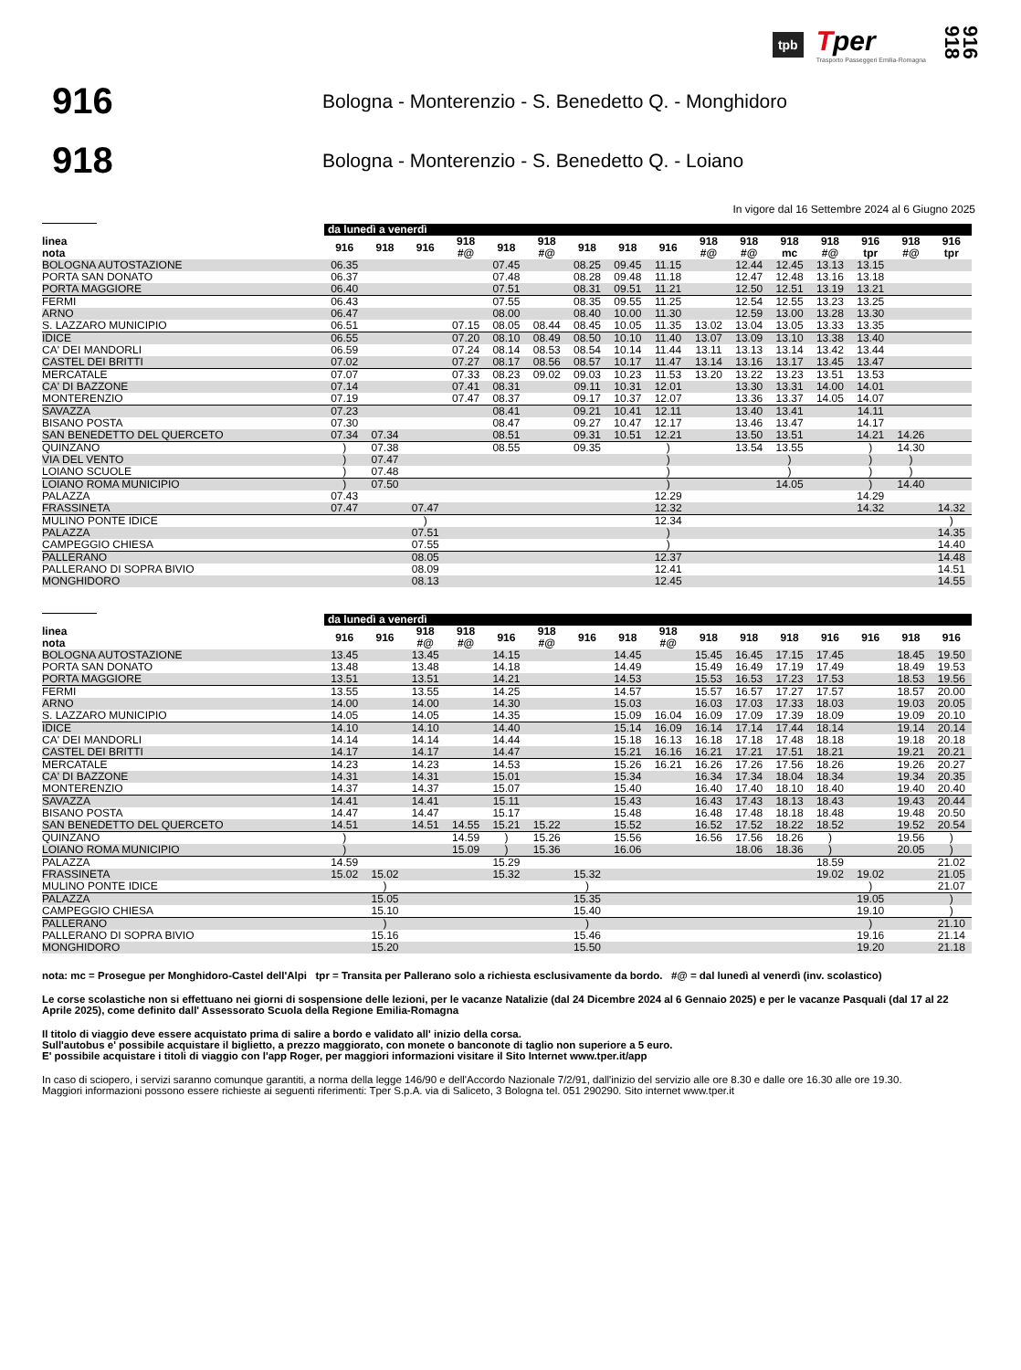tpb
Tper
Trasporto Passeggeri Emilia-Romagna
916 918
916
Bologna - Monterenzio - S. Benedetto Q. - Monghidoro
918
Bologna - Monterenzio - S. Benedetto Q. - Loiano
In vigore dal 16 Settembre 2024 al 6 Giugno 2025
| | da lunedì a venerdì | | | | | | | | | | | | | | | |
| --- | --- | --- | --- | --- | --- | --- | --- | --- | --- | --- | --- | --- | --- | --- | --- | --- |
| linea nota | 916 | 918 | 916 | 918 #@ | 918 | 918 #@ | 918 | 918 | 916 | 918 #@ | 918 #@ | 918 mc | 918 #@ | 916 tpr | 918 #@ | 916 tpr |
| BOLOGNA AUTOSTAZIONE | 06.35 | | | | 07.45 | | 08.25 | 09.45 | 11.15 | | 12.44 | 12.45 | 13.13 | 13.15 | | |
| PORTA SAN DONATO | 06.37 | | | | 07.48 | | 08.28 | 09.48 | 11.18 | | 12.47 | 12.48 | 13.16 | 13.18 | | |
| PORTA MAGGIORE | 06.40 | | | | 07.51 | | 08.31 | 09.51 | 11.21 | | 12.50 | 12.51 | 13.19 | 13.21 | | |
| FERMI | 06.43 | | | | 07.55 | | 08.35 | 09.55 | 11.25 | | 12.54 | 12.55 | 13.23 | 13.25 | | |
| ARNO | 06.47 | | | | 08.00 | | 08.40 | 10.00 | 11.30 | | 12.59 | 13.00 | 13.28 | 13.30 | | |
| S. LAZZARO MUNICIPIO | 06.51 | | | 07.15 | 08.05 | 08.44 | 08.45 | 10.05 | 11.35 | 13.02 | 13.04 | 13.05 | 13.33 | 13.35 | | |
| IDICE | 06.55 | | | 07.20 | 08.10 | 08.49 | 08.50 | 10.10 | 11.40 | 13.07 | 13.09 | 13.10 | 13.38 | 13.40 | | |
| CA' DEI MANDORLI | 06.59 | | | 07.24 | 08.14 | 08.53 | 08.54 | 10.14 | 11.44 | 13.11 | 13.13 | 13.14 | 13.42 | 13.44 | | |
| CASTEL DEI BRITTI | 07.02 | | | 07.27 | 08.17 | 08.56 | 08.57 | 10.17 | 11.47 | 13.14 | 13.16 | 13.17 | 13.45 | 13.47 | | |
| MERCATALE | 07.07 | | | 07.33 | 08.23 | 09.02 | 09.03 | 10.23 | 11.53 | 13.20 | 13.22 | 13.23 | 13.51 | 13.53 | | |
| CA' DI BAZZONE | 07.14 | | | 07.41 | 08.31 | | 09.11 | 10.31 | 12.01 | | 13.30 | 13.31 | 14.00 | 14.01 | | |
| MONTERENZIO | 07.19 | | | 07.47 | 08.37 | | 09.17 | 10.37 | 12.07 | | 13.36 | 13.37 | 14.05 | 14.07 | | |
| SAVAZZA | 07.23 | | | | 08.41 | | 09.21 | 10.41 | 12.11 | | 13.40 | 13.41 | | 14.11 | | |
| BISANO POSTA | 07.30 | | | | 08.47 | | 09.27 | 10.47 | 12.17 | | 13.46 | 13.47 | | 14.17 | | |
| SAN BENEDETTO DEL QUERCETO | 07.34 | 07.34 | | | 08.51 | | 09.31 | 10.51 | 12.21 | | 13.50 | 13.51 | | 14.21 | 14.26 | |
| QUINZANO | ) | 07.38 | | | 08.55 | | 09.35 | | ) | | 13.54 | 13.55 | | ) | 14.30 | |
| VIA DEL VENTO | ) | 07.47 | | | | | | | ) | | | ) | | ) | ) | |
| LOIANO SCUOLE | ) | 07.48 | | | | | | | ) | | | ) | | ) | ) | |
| LOIANO ROMA MUNICIPIO | ) | 07.50 | | | | | | | ) | | | 14.05 | | ) | 14.40 | |
| PALAZZA | 07.43 | | | | | | | | 12.29 | | | | | 14.29 | | |
| FRASSINETA | 07.47 | | 07.47 | | | | | | 12.32 | | | | | 14.32 | | 14.32 |
| MULINO PONTE IDICE | | | ) | | | | | | 12.34 | | | | | | | ) |
| PALAZZA | | | 07.51 | | | | | | ) | | | | | | | 14.35 |
| CAMPEGGIO CHIESA | | | 07.55 | | | | | | ) | | | | | | | 14.40 |
| PALLERANO | | | 08.05 | | | | | | 12.37 | | | | | | | 14.48 |
| PALLERANO DI SOPRA BIVIO | | | 08.09 | | | | | | 12.41 | | | | | | | 14.51 |
| MONGHIDORO | | | 08.13 | | | | | | 12.45 | | | | | | | 14.55 |
| | da lunedì a venerdì | | | | | | | | | | | | | | | |
| --- | --- | --- | --- | --- | --- | --- | --- | --- | --- | --- | --- | --- | --- | --- | --- | --- |
| linea nota | 916 | 916 | 918 #@ | 918 #@ | 916 | 918 #@ | 916 | 918 | 918 #@ | 918 | 918 | 918 | 916 | 916 | 918 | 916 |
| BOLOGNA AUTOSTAZIONE | 13.45 | | 13.45 | | 14.15 | | | 14.45 | | 15.45 | 16.45 | 17.15 | 17.45 | | 18.45 | 19.50 |
| PORTA SAN DONATO | 13.48 | | 13.48 | | 14.18 | | | 14.49 | | 15.49 | 16.49 | 17.19 | 17.49 | | 18.49 | 19.53 |
| PORTA MAGGIORE | 13.51 | | 13.51 | | 14.21 | | | 14.53 | | 15.53 | 16.53 | 17.23 | 17.53 | | 18.53 | 19.56 |
| FERMI | 13.55 | | 13.55 | | 14.25 | | | 14.57 | | 15.57 | 16.57 | 17.27 | 17.57 | | 18.57 | 20.00 |
| ARNO | 14.00 | | 14.00 | | 14.30 | | | 15.03 | | 16.03 | 17.03 | 17.33 | 18.03 | | 19.03 | 20.05 |
| S. LAZZARO MUNICIPIO | 14.05 | | 14.05 | | 14.35 | | | 15.09 | 16.04 | 16.09 | 17.09 | 17.39 | 18.09 | | 19.09 | 20.10 |
| IDICE | 14.10 | | 14.10 | | 14.40 | | | 15.14 | 16.09 | 16.14 | 17.14 | 17.44 | 18.14 | | 19.14 | 20.14 |
| CA' DEI MANDORLI | 14.14 | | 14.14 | | 14.44 | | | 15.18 | 16.13 | 16.18 | 17.18 | 17.48 | 18.18 | | 19.18 | 20.18 |
| CASTEL DEI BRITTI | 14.17 | | 14.17 | | 14.47 | | | 15.21 | 16.16 | 16.21 | 17.21 | 17.51 | 18.21 | | 19.21 | 20.21 |
| MERCATALE | 14.23 | | 14.23 | | 14.53 | | | 15.26 | 16.21 | 16.26 | 17.26 | 17.56 | 18.26 | | 19.26 | 20.27 |
| CA' DI BAZZONE | 14.31 | | 14.31 | | 15.01 | | | 15.34 | | 16.34 | 17.34 | 18.04 | 18.34 | | 19.34 | 20.35 |
| MONTERENZIO | 14.37 | | 14.37 | | 15.07 | | | 15.40 | | 16.40 | 17.40 | 18.10 | 18.40 | | 19.40 | 20.40 |
| SAVAZZA | 14.41 | | 14.41 | | 15.11 | | | 15.43 | | 16.43 | 17.43 | 18.13 | 18.43 | | 19.43 | 20.44 |
| BISANO POSTA | 14.47 | | 14.47 | | 15.17 | | | 15.48 | | 16.48 | 17.48 | 18.18 | 18.48 | | 19.48 | 20.50 |
| SAN BENEDETTO DEL QUERCETO | 14.51 | | 14.51 | 14.55 | 15.21 | 15.22 | | 15.52 | | 16.52 | 17.52 | 18.22 | 18.52 | | 19.52 | 20.54 |
| QUINZANO | ) | | | 14.59 | ) | 15.26 | | 15.56 | | 16.56 | 17.56 | 18.26 | ) | | 19.56 | ) |
| LOIANO ROMA MUNICIPIO | ) | | | 15.09 | ) | 15.36 | | 16.06 | | | 18.06 | 18.36 | ) | | 20.05 | ) |
| PALAZZA | 14.59 | | | | 15.29 | | | | | | | | 18.59 | | | 21.02 |
| FRASSINETA | 15.02 | 15.02 | | | 15.32 | | 15.32 | | | | | | 19.02 | 19.02 | | 21.05 |
| MULINO PONTE IDICE | | ) | | | | | ) | | | | | | | ) | | 21.07 |
| PALAZZA | | 15.05 | | | | | 15.35 | | | | | | | 19.05 | | ) |
| CAMPEGGIO CHIESA | | 15.10 | | | | | 15.40 | | | | | | | 19.10 | | ) |
| PALLERANO | | ) | | | | | ) | | | | | | | ) | | 21.10 |
| PALLERANO DI SOPRA BIVIO | | 15.16 | | | | | 15.46 | | | | | | | 19.16 | | 21.14 |
| MONGHIDORO | | 15.20 | | | | | 15.50 | | | | | | | 19.20 | | 21.18 |
nota: mc = Prosegue per Monghidoro-Castel dell'Alpi tpr = Transita per Pallerano solo a richiesta esclusivamente da bordo. #@ = dal lunedì al venerdì (inv. scolastico)
Le corse scolastiche non si effettuano nei giorni di sospensione delle lezioni, per le vacanze Natalizie (dal 24 Dicembre 2024 al 6 Gennaio 2025) e per le vacanze Pasquali (dal 17 al 22 Aprile 2025), come definito dall' Assessorato Scuola della Regione Emilia-Romagna
Il titolo di viaggio deve essere acquistato prima di salire a bordo e validato all' inizio della corsa.
Sull'autobus e' possibile acquistare il biglietto, a prezzo maggiorato, con monete o banconote di taglio non superiore a 5 euro.
E' possibile acquistare i titoli di viaggio con l'app Roger, per maggiori informazioni visitare il Sito Internet www.tper.it/app
In caso di sciopero, i servizi saranno comunque garantiti, a norma della legge 146/90 e dell'Accordo Nazionale 7/2/91, dall'inizio del servizio alle ore 8.30 e dalle ore 16.30 alle ore 19.30.
Maggiori informazioni possono essere richieste ai seguenti riferimenti: Tper S.p.A. via di Saliceto, 3 Bologna tel. 051 290290. Sito internet www.tper.it